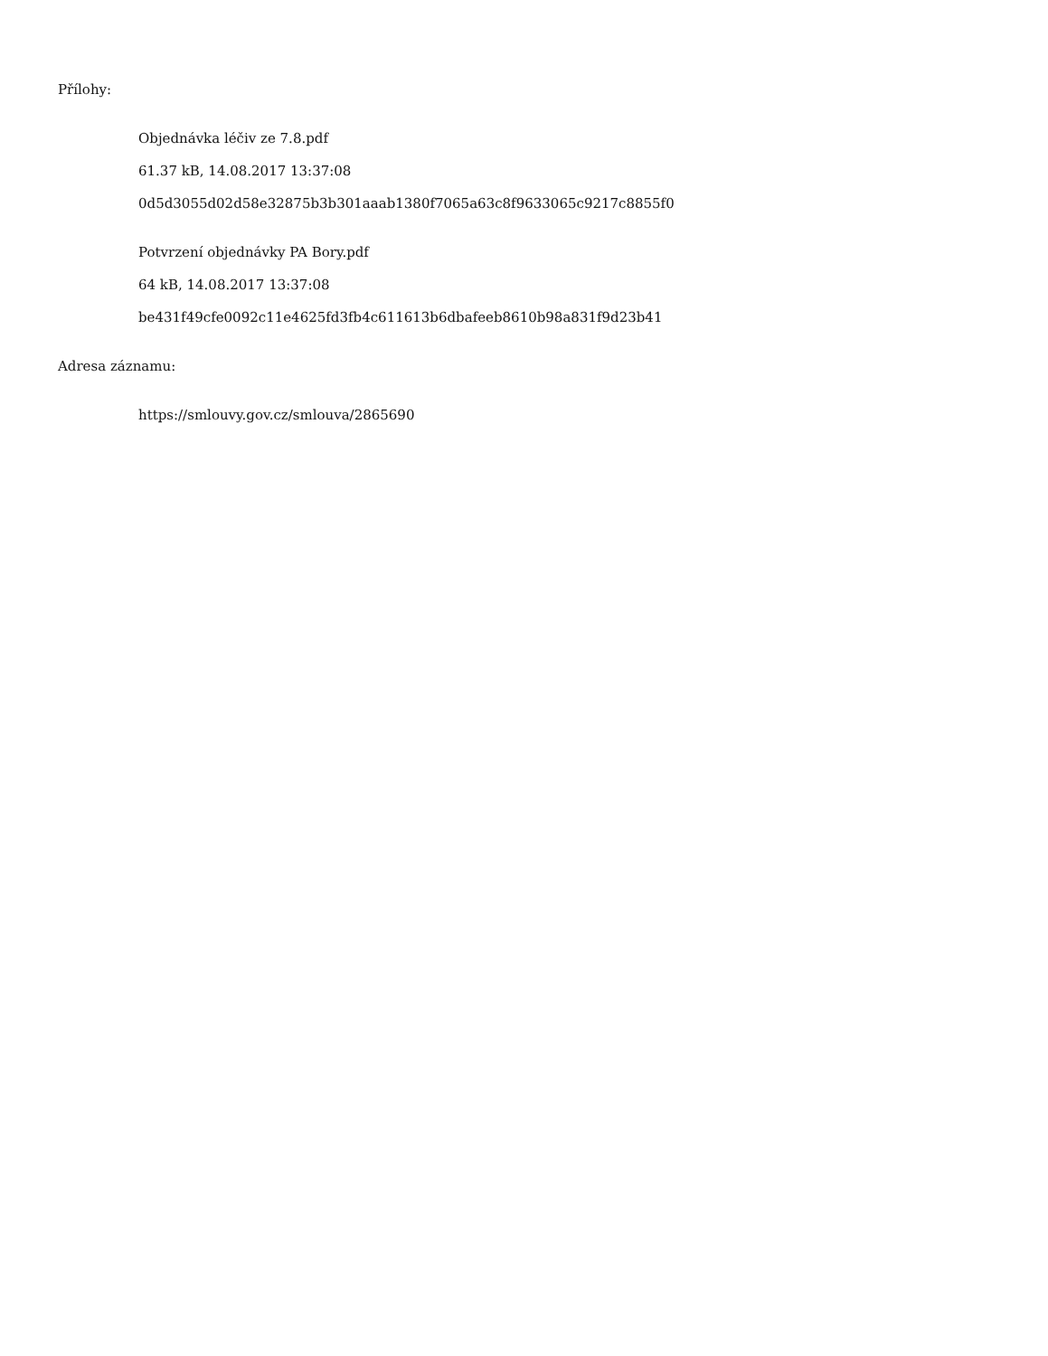Přílohy:
Objednávka léčiv ze 7.8.pdf
61.37 kB, 14.08.2017 13:37:08
0d5d3055d02d58e32875b3b301aaab1380f7065a63c8f9633065c9217c8855f0
Potvrzení objednávky PA Bory.pdf
64 kB, 14.08.2017 13:37:08
be431f49cfe0092c11e4625fd3fb4c611613b6dbafeeb8610b98a831f9d23b41
Adresa záznamu:
https://smlouvy.gov.cz/smlouva/2865690